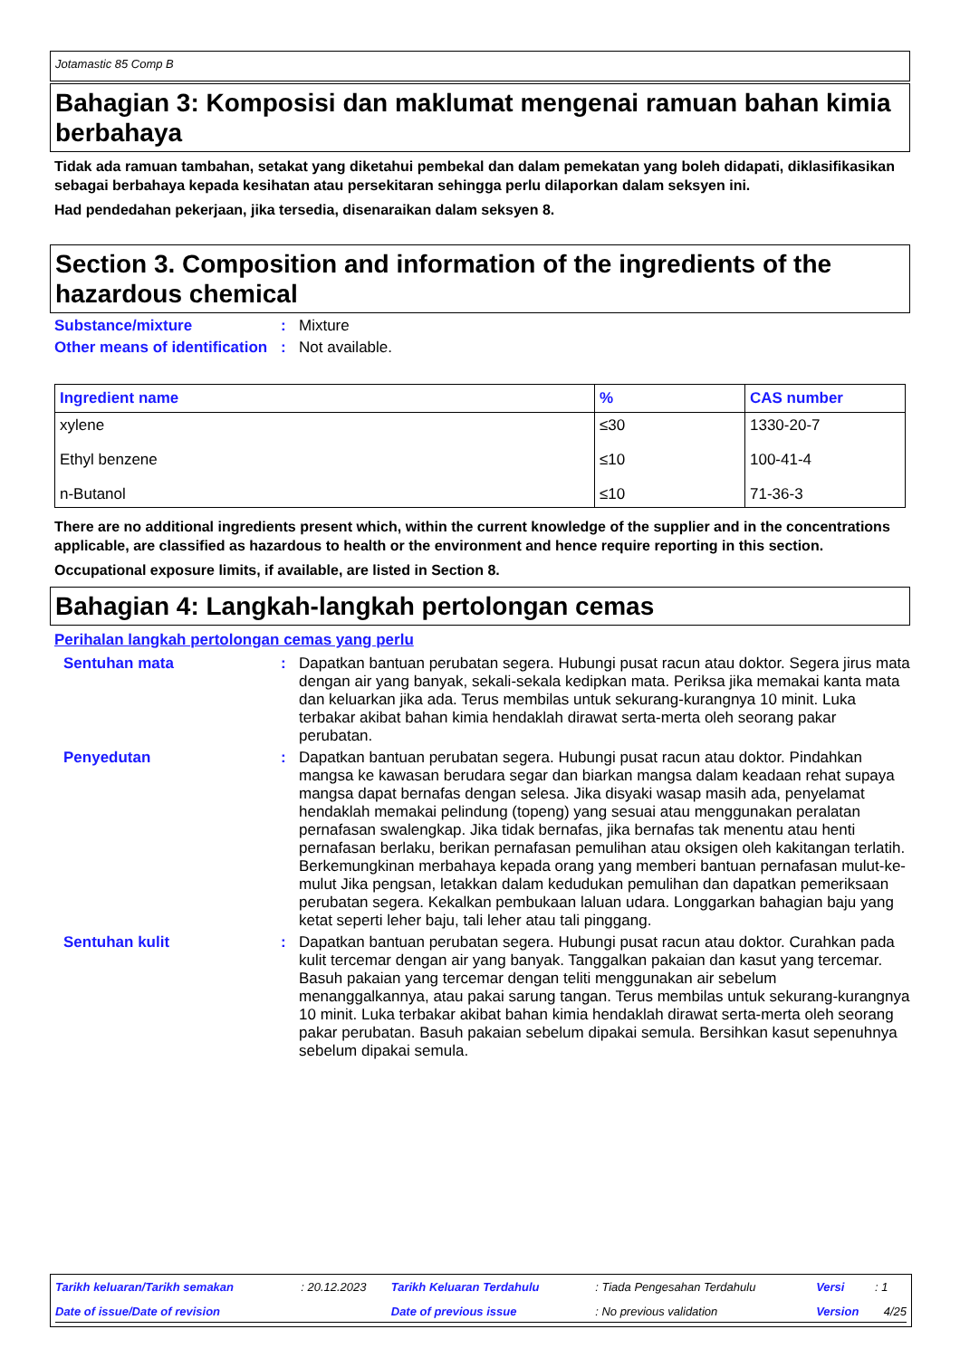Jotamastic 85 Comp B
Bahagian 3: Komposisi dan maklumat mengenai ramuan bahan kimia berbahaya
Tidak ada ramuan tambahan, setakat yang diketahui pembekal dan dalam pemekatan yang boleh didapati, diklasifikasikan sebagai berbahaya kepada kesihatan atau persekitaran sehingga perlu dilaporkan dalam seksyen ini.
Had pendedahan pekerjaan, jika tersedia, disenaraikan dalam seksyen 8.
Section 3. Composition and information of the ingredients of the hazardous chemical
Substance/mixture : Mixture
Other means of identification
: Not available.
| Ingredient name | % | CAS number |
| --- | --- | --- |
| xylene | ≤30 | 1330-20-7 |
| Ethyl benzene | ≤10 | 100-41-4 |
| n-Butanol | ≤10 | 71-36-3 |
There are no additional ingredients present which, within the current knowledge of the supplier and in the concentrations applicable, are classified as hazardous to health or the environment and hence require reporting in this section.
Occupational exposure limits, if available, are listed in Section 8.
Bahagian 4: Langkah-langkah pertolongan cemas
Perihalan langkah pertolongan cemas yang perlu
Sentuhan mata : Dapatkan bantuan perubatan segera. Hubungi pusat racun atau doktor. Segera jirus mata dengan air yang banyak, sekali-sekala kedipkan mata. Periksa jika memakai kanta mata dan keluarkan jika ada. Terus membilas untuk sekurang-kurangnya 10 minit. Luka terbakar akibat bahan kimia hendaklah dirawat serta-merta oleh seorang pakar perubatan.
Penyedutan : Dapatkan bantuan perubatan segera. Hubungi pusat racun atau doktor. Pindahkan mangsa ke kawasan berudara segar dan biarkan mangsa dalam keadaan rehat supaya mangsa dapat bernafas dengan selesa. Jika disyaki wasap masih ada, penyelamat hendaklah memakai pelindung (topeng) yang sesuai atau menggunakan peralatan pernafasan swalengkap. Jika tidak bernafas, jika bernafas tak menentu atau henti pernafasan berlaku, berikan pernafasan pemulihan atau oksigen oleh kakitangan terlatih. Berkemungkinan merbahaya kepada orang yang memberi bantuan pernafasan mulut-ke-mulut Jika pengsan, letakkan dalam kedudukan pemulihan dan dapatkan pemeriksaan perubatan segera. Kekalkan pembukaan laluan udara. Longgarkan bahagian baju yang ketat seperti leher baju, tali leher atau tali pinggang.
Sentuhan kulit : Dapatkan bantuan perubatan segera. Hubungi pusat racun atau doktor. Curahkan pada kulit tercemar dengan air yang banyak. Tanggalkan pakaian dan kasut yang tercemar. Basuh pakaian yang tercemar dengan teliti menggunakan air sebelum menanggalkannya, atau pakai sarung tangan. Terus membilas untuk sekurang-kurangnya 10 minit. Luka terbakar akibat bahan kimia hendaklah dirawat serta-merta oleh seorang pakar perubatan. Basuh pakaian sebelum dipakai semula. Bersihkan kasut sepenuhnya sebelum dipakai semula.
| Tarikh keluaran/Tarikh semakan | : 20.12.2023 | Tarikh Keluaran Terdahulu | : Tiada Pengesahan Terdahulu | Versi | : 1 |
| Date of issue/Date of revision | | Date of previous issue | : No previous validation | Version | 4/25 |